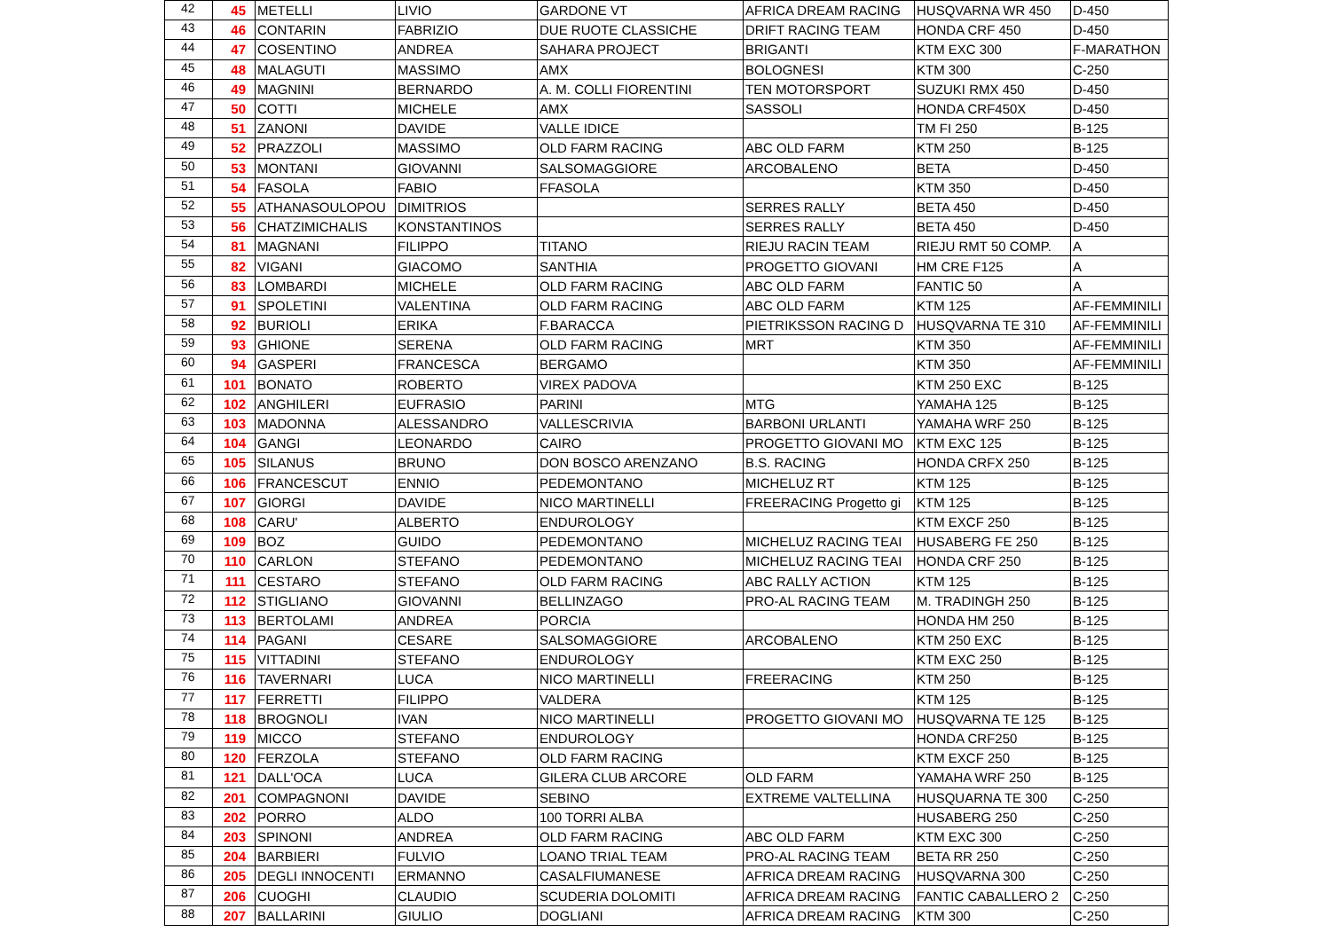| 42 | 45 | METELLI | LIVIO | GARDONE VT | AFRICA DREAM RACING | HUSQVARNA WR 450 | D-450 |
| 43 | 46 | CONTARIN | FABRIZIO | DUE RUOTE CLASSICHE | DRIFT RACING TEAM | HONDA CRF 450 | D-450 |
| 44 | 47 | COSENTINO | ANDREA | SAHARA PROJECT | BRIGANTI | KTM EXC 300 | F-MARATHON |
| 45 | 48 | MALAGUTI | MASSIMO | AMX | BOLOGNESI | KTM 300 | C-250 |
| 46 | 49 | MAGNINI | BERNARDO | A. M. COLLI FIORENTINI | TEN MOTORSPORT | SUZUKI RMX 450 | D-450 |
| 47 | 50 | COTTI | MICHELE | AMX | SASSOLI | HONDA CRF450X | D-450 |
| 48 | 51 | ZANONI | DAVIDE | VALLE IDICE | | TM FI 250 | B-125 |
| 49 | 52 | PRAZZOLI | MASSIMO | OLD FARM RACING | ABC OLD FARM | KTM 250 | B-125 |
| 50 | 53 | MONTANI | GIOVANNI | SALSOMAGGIORE | ARCOBALENO | BETA | D-450 |
| 51 | 54 | FASOLA | FABIO | FFASOLA | | KTM 350 | D-450 |
| 52 | 55 | ATHANASOULOPOU | DIMITRIOS | | SERRES RALLY | BETA 450 | D-450 |
| 53 | 56 | CHATZIMICHALIS | KONSTANTINOS | | SERRES RALLY | BETA 450 | D-450 |
| 54 | 81 | MAGNANI | FILIPPO | TITANO | RIEJU RACIN TEAM | RIEJU RMT 50 COMP. | A |
| 55 | 82 | VIGANI | GIACOMO | SANTHIA | PROGETTO GIOVANI | HM CRE F125 | A |
| 56 | 83 | LOMBARDI | MICHELE | OLD FARM RACING | ABC OLD FARM | FANTIC 50 | A |
| 57 | 91 | SPOLETINI | VALENTINA | OLD FARM RACING | ABC OLD FARM | KTM 125 | AF-FEMMINILI |
| 58 | 92 | BURIOLI | ERIKA | F.BARACCA | PIETRIKSSON RACING D | HUSQVARNA TE 310 | AF-FEMMINILI |
| 59 | 93 | GHIONE | SERENA | OLD FARM RACING | MRT | KTM 350 | AF-FEMMINILI |
| 60 | 94 | GASPERI | FRANCESCA | BERGAMO | | KTM 350 | AF-FEMMINILI |
| 61 | 101 | BONATO | ROBERTO | VIREX PADOVA | | KTM 250 EXC | B-125 |
| 62 | 102 | ANGHILERI | EUFRASIO | PARINI | MTG | YAMAHA 125 | B-125 |
| 63 | 103 | MADONNA | ALESSANDRO | VALLESCRIVIA | BARBONI URLANTI | YAMAHA WRF 250 | B-125 |
| 64 | 104 | GANGI | LEONARDO | CAIRO | PROGETTO GIOVANI MO | KTM EXC 125 | B-125 |
| 65 | 105 | SILANUS | BRUNO | DON BOSCO ARENZANO | B.S. RACING | HONDA CRFX 250 | B-125 |
| 66 | 106 | FRANCESCUT | ENNIO | PEDEMONTANO | MICHELUZ RT | KTM 125 | B-125 |
| 67 | 107 | GIORGI | DAVIDE | NICO MARTINELLI | FREERACING Progetto gi | KTM 125 | B-125 |
| 68 | 108 | CARU' | ALBERTO | ENDUROLOGY | | KTM EXCF 250 | B-125 |
| 69 | 109 | BOZ | GUIDO | PEDEMONTANO | MICHELUZ RACING TEAI | HUSABERG FE 250 | B-125 |
| 70 | 110 | CARLON | STEFANO | PEDEMONTANO | MICHELUZ RACING TEAI | HONDA CRF 250 | B-125 |
| 71 | 111 | CESTARO | STEFANO | OLD FARM RACING | ABC RALLY ACTION | KTM 125 | B-125 |
| 72 | 112 | STIGLIANO | GIOVANNI | BELLINZAGO | PRO-AL RACING TEAM | M. TRADINGH 250 | B-125 |
| 73 | 113 | BERTOLAMI | ANDREA | PORCIA | | HONDA HM 250 | B-125 |
| 74 | 114 | PAGANI | CESARE | SALSOMAGGIORE | ARCOBALENO | KTM 250 EXC | B-125 |
| 75 | 115 | VITTADINI | STEFANO | ENDUROLOGY | | KTM EXC 250 | B-125 |
| 76 | 116 | TAVERNARI | LUCA | NICO MARTINELLI | FREERACING | KTM 250 | B-125 |
| 77 | 117 | FERRETTI | FILIPPO | VALDERA | | KTM 125 | B-125 |
| 78 | 118 | BROGNOLI | IVAN | NICO MARTINELLI | PROGETTO GIOVANI MO | HUSQVARNA TE 125 | B-125 |
| 79 | 119 | MICCO | STEFANO | ENDUROLOGY | | HONDA CRF250 | B-125 |
| 80 | 120 | FERZOLA | STEFANO | OLD FARM RACING | | KTM EXCF 250 | B-125 |
| 81 | 121 | DALL'OCA | LUCA | GILERA CLUB ARCORE | OLD FARM | YAMAHA WRF 250 | B-125 |
| 82 | 201 | COMPAGNONI | DAVIDE | SEBINO | EXTREME VALTELLINA | HUSQUARNA TE 300 | C-250 |
| 83 | 202 | PORRO | ALDO | 100 TORRI ALBA | | HUSABERG 250 | C-250 |
| 84 | 203 | SPINONI | ANDREA | OLD FARM RACING | ABC OLD FARM | KTM EXC 300 | C-250 |
| 85 | 204 | BARBIERI | FULVIO | LOANO TRIAL TEAM | PRO-AL RACING TEAM | BETA RR 250 | C-250 |
| 86 | 205 | DEGLI INNOCENTI | ERMANNO | CASALFIUMANESE | AFRICA DREAM RACING | HUSQVARNA 300 | C-250 |
| 87 | 206 | CUOGHI | CLAUDIO | SCUDERIA DOLOMITI | AFRICA DREAM RACING | FANTIC CABALLERO 2 | C-250 |
| 88 | 207 | BALLARINI | GIULIO | DOGLIANI | AFRICA DREAM RACING | KTM 300 | C-250 |